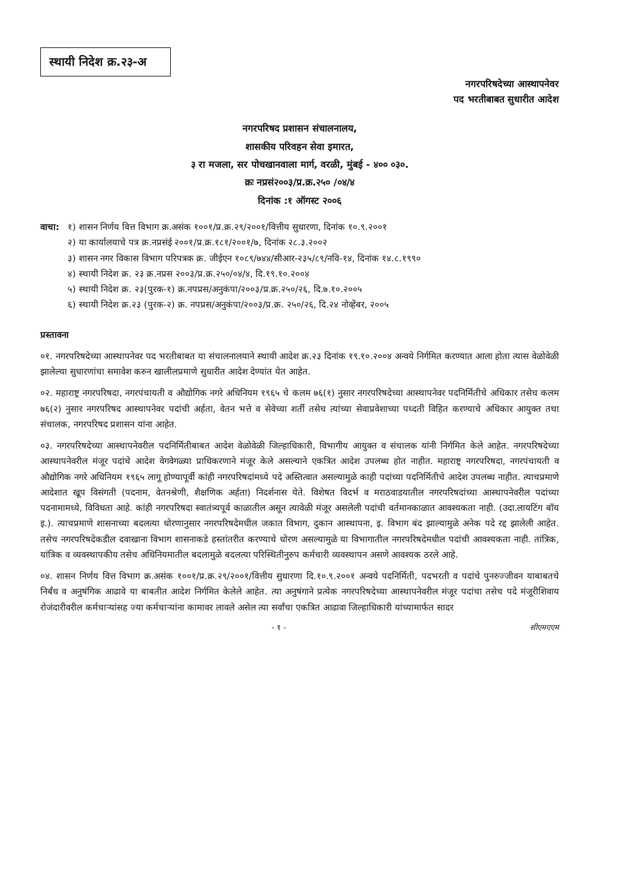स्थायी निदेश क्र.२३-अ
नगरपरिषदेच्या आस्थापनेवर
पद भरतीबाबत सुधारीत आदेश
नगरपरिषद प्रशासन संचालनालय,
शासकीय परिवहन सेवा इमारत,
३ रा मजला, सर पोचखानवाला मार्ग, वरळी, मुंबई - ४०० ०३०.
क्रः नप्रसं२००३/प्र.क्र.२५० /०४/४
दिनांक :१ ऑगस्ट २००६
वाचा: १) शासन निर्णय वित्त विभाग क्र.असंक १००१/प्र.क्र.२९/२००१/वित्तीय सुधारणा, दिनांक १०.९.२००१
२) या कार्यालयाचे पत्र क्र.नप्रसंई २००१/प्र.क्र.१८१/२००१/७, दिनांक २८.३.२००२
३) शासन नगर विकास विभाग परिपत्रक क्र. जीईएन १०८९/७४४/सीआर-२३५/८९/नवि-१४, दिनांक १४.८.१९९०
४) स्थायी निदेश क्र. २३ क्र.नप्रस २००३/प्र.क्र.२५०/०४/४, दि.१९.१०.२००४
५) स्थायी निदेश क्र. २३(पुरक-१) क्र.नपप्रस/अनुकंपा/२००३/प्र.क्र.२५०/२६, दि.७.१०.२००५
६) स्थायी निदेश क्र.२३ (पुरक-२) क्र. नपप्रस/अनुकंपा/२००३/प्र.क्र. २५०/२६, दि.२४ नोव्हेंबर, २००५
प्रस्तावना
०१. नगरपरिषदेच्या आस्थापनेवर पद भरतीबाबत या संचालनालयाने स्थायी आदेश क्र.२३ दिनांक १९.१०.२००४ अन्वये निर्गमित करण्यात आला होता त्यास वेळोवेळी झालेल्या सुधारणांचा समावेश करुन खालीलप्रमाणे सुधारीत आदेश देण्यांत येत आहेत.
०२. महाराष्ट्र नगरपरिषदा, नगरपंचायती व औद्योगिक नगरे अधिनियम १९६५ चे कलम ७६(१) नुसार नगरपरिषदेच्या आस्थापनेवर पदनिर्मितीचे अधिकार तसेच कलम ७६(२) नुसार नगरपरिषद आस्थापनेवर पदांची अर्हता, वेतन भत्ते व सेवेच्या शर्ती तसेच त्यांच्या सेवाप्रवेशाच्या पध्दती विहित करण्याचे अधिकार आयुक्त तथा संचालक, नगरपरिषद प्रशासन यांना आहेत.
०३. नगरपरिषदेच्या आस्थापनेवरील पदनिर्मितीबाबत आदेश वेळोवेळी जिल्हाधिकारी, विभागीय आयुक्त व संचालक यांनी निर्गमित केले आहेत. नगरपरिषदेच्या आस्थापनेवरील मंजूर पदांचे आदेश वेगवेगळ्या प्राधिकरणाने मंजूर केले असल्याने एकत्रित आदेश उपलब्ध होत नाहीत. महाराष्ट्र नगरपरिषदा, नगरपंचायती व औद्योगिक नगरे अधिनियम १९६५ लागू होण्यापूर्वी कांही नगरपरिषदांमध्ये पदे अस्तित्वात असल्यामुळे काही पदांच्या पदनिर्मितीचे आदेश उपलब्ध नाहीत. त्याचप्रमाणे आदेशात खूप विसंगती (पदनाम, वेतनश्रेणी, शैक्षणिक अर्हता) निदर्शनास येते. विशेषत विदर्भ व मराठवाडयातील नगरपरिषदांच्या आस्थापनेवरील पदांच्या पदनामामध्ये, विविधता आहे. कांही नगरपरिषदा स्वातंत्र्यपूर्व काळातील असून त्यावेळी मंजूर असलेली पदांची वर्तमानकाळात आवश्यकता नाही. (उदा.लायटिंग बॉय इ.). त्याचप्रमाणे शासनाच्या बदलत्या धोरणानुसार नगरपरिषदेमधील जकात विभाग, दुकान आस्थापना, इ. विभाग बंद झाल्यामुळे अनेक पदे रद्द झालेली आहेत. तसेच नगरपरिषदेकडील दवाखाना विभाग शासनाकडे हस्तांतरीत करण्याचे धोरण असल्यामुळे या विभागातील नगरपरिषदेमधील पदांची आवश्यकता नाही. तांत्रिक, यांत्रिक व व्यवस्थापकीय तसेच अधिनियमातील बदलामुळे बदलत्या परिस्थितीनुरुप कर्मचारी व्यवस्थापन असणे आवश्यक ठरले आहे.
०४. शासन निर्णय वित्त विभाग क्र.असंक १००१/प्र.क्र.२९/२००१/वित्तीय सुधारणा दि.१०.९.२००१ अन्वये पदनिर्मिती, पदभरती व पदांचे पुनरुज्जीवन याबाबतचे निर्बंध व अनुषंगिक आढावे या बाबतीत आदेश निर्गमित केलेले आहेत. त्या अनुषंगाने प्रत्येक नगरपरिषदेच्या आस्थापनेवरील मंजूर पदांचा तसेच पदे मंजूरीशिवाय रोजंदारीवरील कर्मचाऱ्यांसह ज्या कर्मचाऱ्यांना कामावर लावले असेल त्या सर्वांचा एकत्रित आढावा जिल्हाधिकारी यांच्यामार्फत सादर
- १ - सीएमएएम